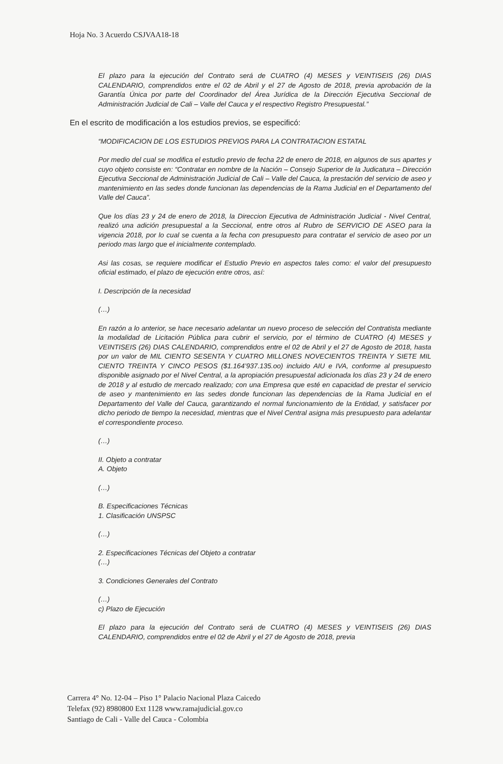Hoja No. 3 Acuerdo CSJVAA18-18
El plazo para la ejecución del Contrato será de CUATRO (4) MESES y VEINTISEIS (26) DIAS CALENDARIO, comprendidos entre el 02 de Abril y el 27 de Agosto de 2018, previa aprobación de la Garantía Única por parte del Coordinador del Área Jurídica de la Dirección Ejecutiva Seccional de Administración Judicial de Cali – Valle del Cauca y el respectivo Registro Presupuestal.”
En el escrito de modificación a los estudios previos, se especificó:
“MODIFICACION DE LOS ESTUDIOS PREVIOS PARA LA CONTRATACION ESTATAL
Por medio del cual se modifica el estudio previo de fecha 22 de enero de 2018, en algunos de sus apartes y cuyo objeto consiste en: “Contratar en nombre de la Nación – Consejo Superior de la Judicatura – Dirección Ejecutiva Seccional de Administración Judicial de Cali – Valle del Cauca, la prestación del servicio de aseo y mantenimiento en las sedes donde funcionan las dependencias de la Rama Judicial en el Departamento del Valle del Cauca”.
Que los días 23 y 24 de enero de 2018, la Direccion Ejecutiva de Administración Judicial - Nivel Central, realizó una adición presupuestal a la Seccional, entre otros al Rubro de SERVICIO DE ASEO para la vigencia 2018, por lo cual se cuenta a la fecha con presupuesto para contratar el servicio de aseo por un periodo mas largo que el inicialmente contemplado.
Asi las cosas, se requiere modificar el Estudio Previo en aspectos tales como: el valor del presupuesto oficial estimado, el plazo de ejecución entre otros, así:
I. Descripción de la necesidad
(…)
En razón a lo anterior, se hace necesario adelantar un nuevo proceso de selección del Contratista mediante la modalidad de Licitación Pública para cubrir el servicio, por el término de CUATRO (4) MESES y VEINTISEIS (26) DIAS CALENDARIO, comprendidos entre el 02 de Abril y el 27 de Agosto de 2018, hasta por un valor de MIL CIENTO SESENTA Y CUATRO MILLONES NOVECIENTOS TREINTA Y SIETE MIL CIENTO TREINTA Y CINCO PESOS ($1.164’937.135.oo) incluido AIU e IVA, conforme al presupuesto disponible asignado por el Nivel Central, a la apropiación presupuestal adicionada los días 23 y 24 de enero de 2018 y al estudio de mercado realizado; con una Empresa que esté en capacidad de prestar el servicio de aseo y mantenimiento en las sedes donde funcionan las dependencias de la Rama Judicial en el Departamento del Valle del Cauca, garantizando el normal funcionamiento de la Entidad, y satisfacer por dicho periodo de tiempo la necesidad, mientras que el Nivel Central asigna más presupuesto para adelantar el correspondiente proceso.
(…)
II. Objeto a contratar
A. Objeto
(…)
B. Especificaciones Técnicas
1. Clasificación UNSPSC
(…)
2. Especificaciones Técnicas del Objeto a contratar
(…)
3. Condiciones Generales del Contrato
(…)
c) Plazo de Ejecución
El plazo para la ejecución del Contrato será de CUATRO (4) MESES y VEINTISEIS (26) DIAS CALENDARIO, comprendidos entre el 02 de Abril y el 27 de Agosto de 2018, previa
Carrera 4° No. 12-04 – Piso 1° Palacio Nacional Plaza Caicedo
Telefax (92) 8980800 Ext 1128 www.ramajudicial.gov.co
Santiago de Cali - Valle del Cauca - Colombia